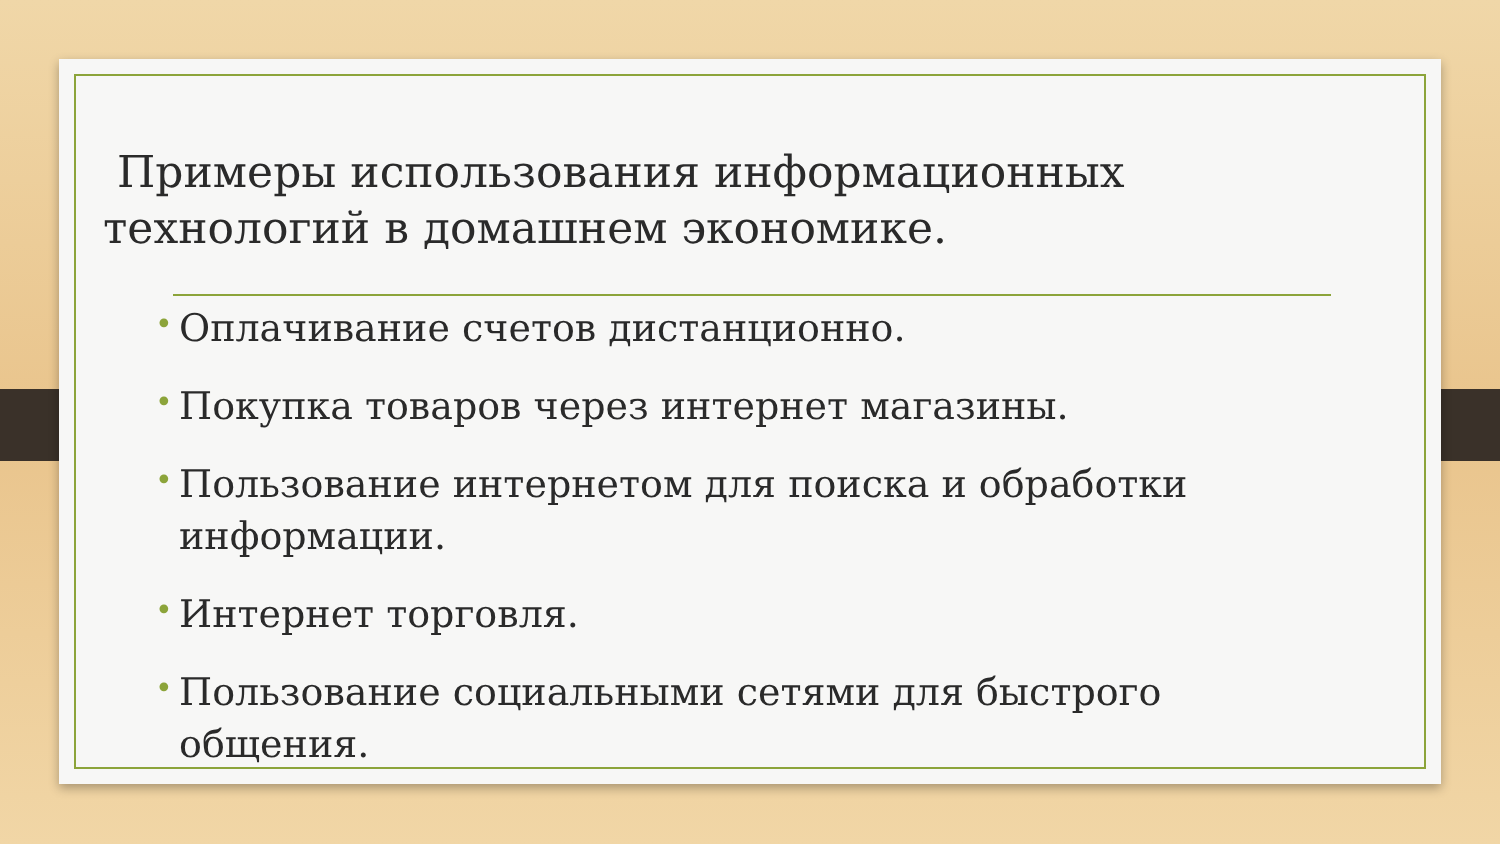Примеры использования информационных технологий в домашнем экономике.
• Оплачивание счетов дистанционно.
• Покупка товаров через интернет магазины.
• Пользование интернетом для поиска и обработки информации.
• Интернет торговля.
• Пользование социальными сетями для быстрого общения.